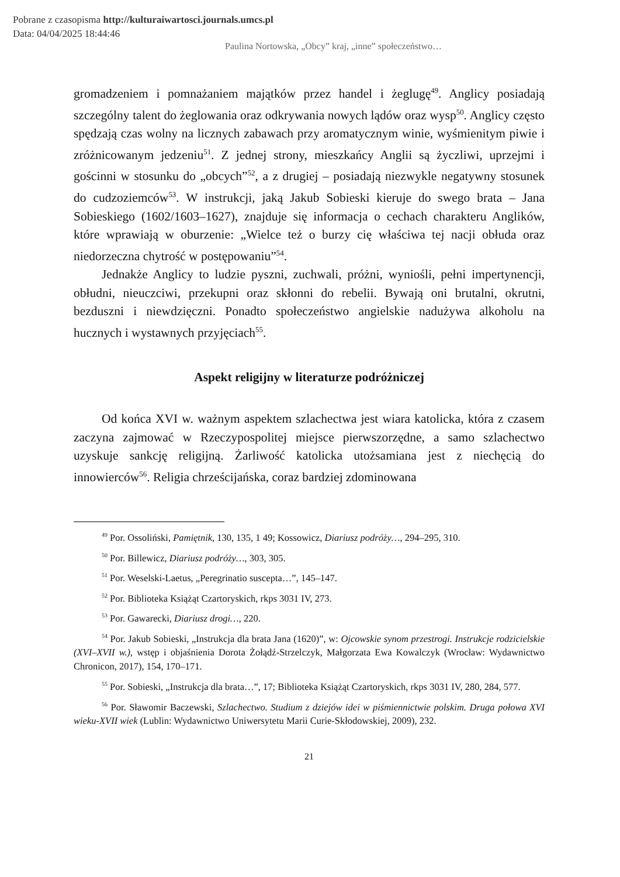Pobrane z czasopisma http://kulturaiwartosci.journals.umcs.pl
Data: 04/04/2025 18:44:46
Paulina Nortowska, „Obcy” kraj, „inne” społeczeństwo…
gromadzeniem i pomnażaniem majątków przez handel i żeglugę<sup>49</sup>. Anglicy posiadają szczególny talent do żeglowania oraz odkrywania nowych lądów oraz wysp<sup>50</sup>. Anglicy często spędzają czas wolny na licznych zabawach przy aromatycznym winie, wyśmienitym piwie i zróżnicowanym jedzeniu<sup>51</sup>. Z jednej strony, mieszkańcy Anglii są życzliwi, uprzejmi i gościnni w stosunku do „obcych”<sup>52</sup>, a z drugiej – posiadają niezwykle negatywny stosunek do cudzoziemców<sup>53</sup>. W instrukcji, jaką Jakub Sobieski kieruje do swego brata – Jana Sobieskiego (1602/1603–1627), znajduje się informacja o cechach charakteru Anglików, które wprawiają w oburzenie: „Wielce też o burzy cię właściwa tej nacji obłuda oraz niedorzeczna chytrość w postępowaniu”<sup>54</sup>.
Jednakże Anglicy to ludzie pyszni, zuchwali, próżni, wyniośli, pełni impertynencji, obłudni, nieuczciwi, przekupni oraz skłonni do rebelii. Bywają oni brutalni, okrutni, bezduszni i niewdzięczni. Ponadto społeczeństwo angielskie nadużywa alkoholu na hucznych i wystawnych przyjęciach<sup>55</sup>.
Aspekt religijny w literaturze podróżniczej
Od końca XVI w. ważnym aspektem szlachectwa jest wiara katolicka, która z czasem zaczyna zajmować w Rzeczypospolitej miejsce pierwszorzędne, a samo szlachectwo uzyskuje sankcję religijną. Żarliwość katolicka utożsamiana jest z niechęcią do innowierców<sup>56</sup>. Religia chrześcijańska, coraz bardziej zdominowana
<sup>49</sup> Por. Ossoliński, Pamiętnik, 130, 135, 1 49; Kossowicz, Diariusz podróży…, 294–295, 310.
<sup>50</sup> Por. Billewicz, Diariusz podróży…, 303, 305.
<sup>51</sup> Por. Weselski-Laetus, „Peregrinatio suscepta…”, 145–147.
<sup>52</sup> Por. Biblioteka Książąt Czartoryskich, rkps 3031 IV, 273.
<sup>53</sup> Por. Gawarecki, Diariusz drogi…, 220.
<sup>54</sup> Por. Jakub Sobieski, „Instrukcja dla brata Jana (1620)”, w: Ojcowskie synom przestrogi. Instrukcje rodzicielskie (XVI–XVII w.), wstęp i objaśnienia Dorota Żołądź-Strzelczyk, Małgorzata Ewa Kowalczyk (Wrocław: Wydawnictwo Chronicon, 2017), 154, 170–171.
<sup>55</sup> Por. Sobieski, „Instrukcja dla brata…”, 17; Biblioteka Książąt Czartoryskich, rkps 3031 IV, 280, 284, 577.
<sup>56</sup> Por. Sławomir Baczewski, Szlachectwo. Studium z dziejów idei w piśmiennictwie polskim. Druga połowa XVI wieku-XVII wiek (Lublin: Wydawnictwo Uniwersytetu Marii Curie-Skłodowskiej, 2009), 232.
21